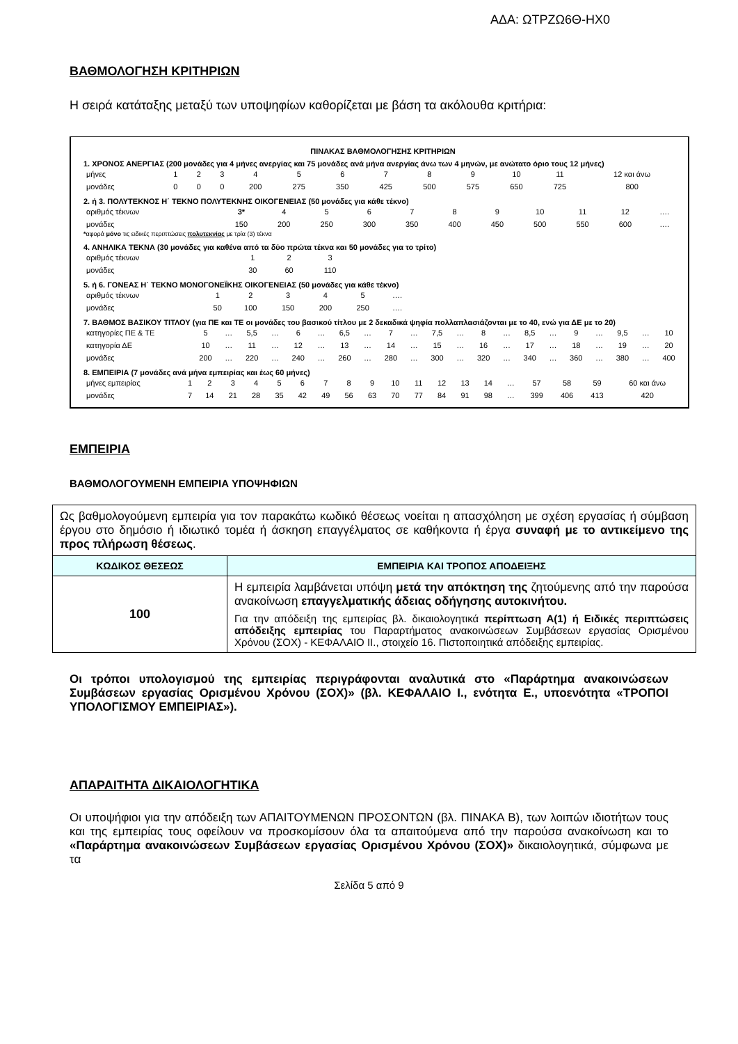ΑΔΑ: ΩΤΡΖΩ6Θ-ΗΧ0
ΒΑΘΜΟΛΟΓΗΣΗ ΚΡΙΤΗΡΙΩΝ
Η σειρά κατάταξης μεταξύ των υποψηφίων καθορίζεται με βάση τα ακόλουθα κριτήρια:
ΠΙΝΑΚΑΣ ΒΑΘΜΟΛΟΓΗΣΗΣ ΚΡΙΤΗΡΙΩΝ
1. ΧΡΟΝΟΣ ΑΝΕΡΓΙΑΣ (200 μονάδες για 4 μήνες ανεργίας και 75 μονάδες ανά μήνα ανεργίας άνω των 4 μηνών, με ανώτατο όριο τους 12 μήνες)
| μήνες | 1 | 2 | 3 | 4 | 5 | 6 | 7 | 8 | 9 | 10 | 11 | 12 και άνω |
| μονάδες | 0 | 0 | 0 | 200 | 275 | 350 | 425 | 500 | 575 | 650 | 725 | 800 |
2. ή 3. ΠΟΛΥΤΕΚΝΟΣ Η΄ ΤΕΚΝΟ ΠΟΛΥΤΕΚΝΗΣ ΟΙΚΟΓΕΝΕΙΑΣ (50 μονάδες για κάθε τέκνο)
| αριθμός τέκνων | 3* | 4 | 5 | 6 | 7 | 8 | 9 | 10 | 11 | 12 | …. |
| μονάδες | 150 | 200 | 250 | 300 | 350 | 400 | 450 | 500 | 550 | 600 | …. |
*αφορά μόνο τις ειδικές περιπτώσεις πολυτεκνίας με τρία (3) τέκνα
4. ΑΝΗΛΙΚΑ ΤΕΚΝΑ (30 μονάδες για καθένα από τα δύο πρώτα τέκνα και 50 μονάδες για το τρίτο)
| αριθμός τέκνων | 1 | 2 | 3 |
| μονάδες | 30 | 60 | 110 |
5. ή 6. ΓΟΝΕΑΣ Η΄ ΤΕΚΝΟ ΜΟΝΟΓΟΝΕΪΚΗΣ ΟΙΚΟΓΕΝΕΙΑΣ (50 μονάδες για κάθε τέκνο)
| αριθμός τέκνων | 1 | 2 | 3 | 4 | 5 | …. |
| μονάδες | 50 | 100 | 150 | 200 | 250 | …. |
7. ΒΑΘΜΟΣ ΒΑΣΙΚΟΥ ΤΙΤΛΟΥ (για ΠΕ και ΤΕ οι μονάδες του βασικού τίτλου με 2 δεκαδικά ψηφία πολλαπλασιάζονται με το 40, ενώ για ΔΕ με το 20)
| κατηγορίες ΠΕ & ΤΕ | 5 | … | 5,5 | … | 6 | … | 6,5 | … | 7 | … | 7,5 | … | 8 | … | 8,5 | … | 9 | … | 9,5 | … | 10 |
| κατηγορία ΔΕ | 10 | … | 11 | … | 12 | … | 13 | … | 14 | … | 15 | … | 16 | … | 17 | … | 18 | … | 19 | … | 20 |
| μονάδες | 200 | … | 220 | … | 240 | … | 260 | … | 280 | … | 300 | … | 320 | … | 340 | … | 360 | … | 380 | … | 400 |
8. ΕΜΠΕΙΡΙΑ (7 μονάδες ανά μήνα εμπειρίας και έως 60 μήνες)
| μήνες εμπειρίας | 1 | 2 | 3 | 4 | 5 | 6 | 7 | 8 | 9 | 10 | 11 | 12 | 13 | 14 | … | 57 | 58 | 59 | 60 και άνω |
| μονάδες | 7 | 14 | 21 | 28 | 35 | 42 | 49 | 56 | 63 | 70 | 77 | 84 | 91 | 98 | … | 399 | 406 | 413 | 420 |
ΕΜΠΕΙΡΙΑ
ΒΑΘΜΟΛΟΓΟΥΜΕΝΗ ΕΜΠΕΙΡΙΑ ΥΠΟΨΗΦΙΩΝ
| Ως βαθμολογούμενη εμπειρία για τον παρακάτω κωδικό θέσεως νοείται η απασχόληση με σχέση εργασίας ή σύμβαση έργου στο δημόσιο ή ιδιωτικό τομέα ή άσκηση επαγγέλματος σε καθήκοντα ή έργα συναφή με το αντικείμενο της προς πλήρωση θέσεως . | |
| ΚΩΔΙΚΟΣ ΘΕΣΕΩΣ | ΕΜΠΕΙΡΙΑ ΚΑΙ ΤΡΟΠΟΣ ΑΠΟΔΕΙΞΗΣ |
| 100 | Η εμπειρία λαμβάνεται υπόψη μετά την απόκτηση της ζητούμενης από την παρούσα ανακοίνωση επαγγελματικής άδειας οδήγησης αυτοκινήτου. Για την απόδειξη της εμπειρίας βλ. δικαιολογητικά περίπτωση Α(1) ή Ειδικές περιπτώσεις απόδειξης εμπειρίας του Παραρτήματος ανακοινώσεων Συμβάσεων εργασίας Ορισμένου Χρόνου (ΣΟΧ) - ΚΕΦΑΛΑΙΟ ΙΙ., στοιχείο 16. Πιστοποιητικά απόδειξης εμπειρίας. |
Οι τρόποι υπολογισμού της εμπειρίας περιγράφονται αναλυτικά στο «Παράρτημα ανακοινώσεων Συμβάσεων εργασίας Ορισμένου Χρόνου (ΣΟΧ)» (βλ. ΚΕΦΑΛΑΙΟ Ι., ενότητα Ε., υποενότητα «ΤΡΟΠΟΙ ΥΠΟΛΟΓΙΣΜΟΥ ΕΜΠΕΙΡΙΑΣ»).
ΑΠΑΡΑΙΤΗΤΑ ΔΙΚΑΙΟΛΟΓΗΤΙΚΑ
Οι υποψήφιοι για την απόδειξη των ΑΠΑΙΤΟΥΜΕΝΩΝ ΠΡΟΣΟΝΤΩΝ (βλ. ΠΙΝΑΚΑ Β), των λοιπών ιδιοτήτων τους και της εμπειρίας τους οφείλουν να προσκομίσουν όλα τα απαιτούμενα από την παρούσα ανακοίνωση και το «Παράρτημα ανακοινώσεων Συμβάσεων εργασίας Ορισμένου Χρόνου (ΣΟΧ)» δικαιολογητικά, σύμφωνα με τα
Σελίδα 5 από 9